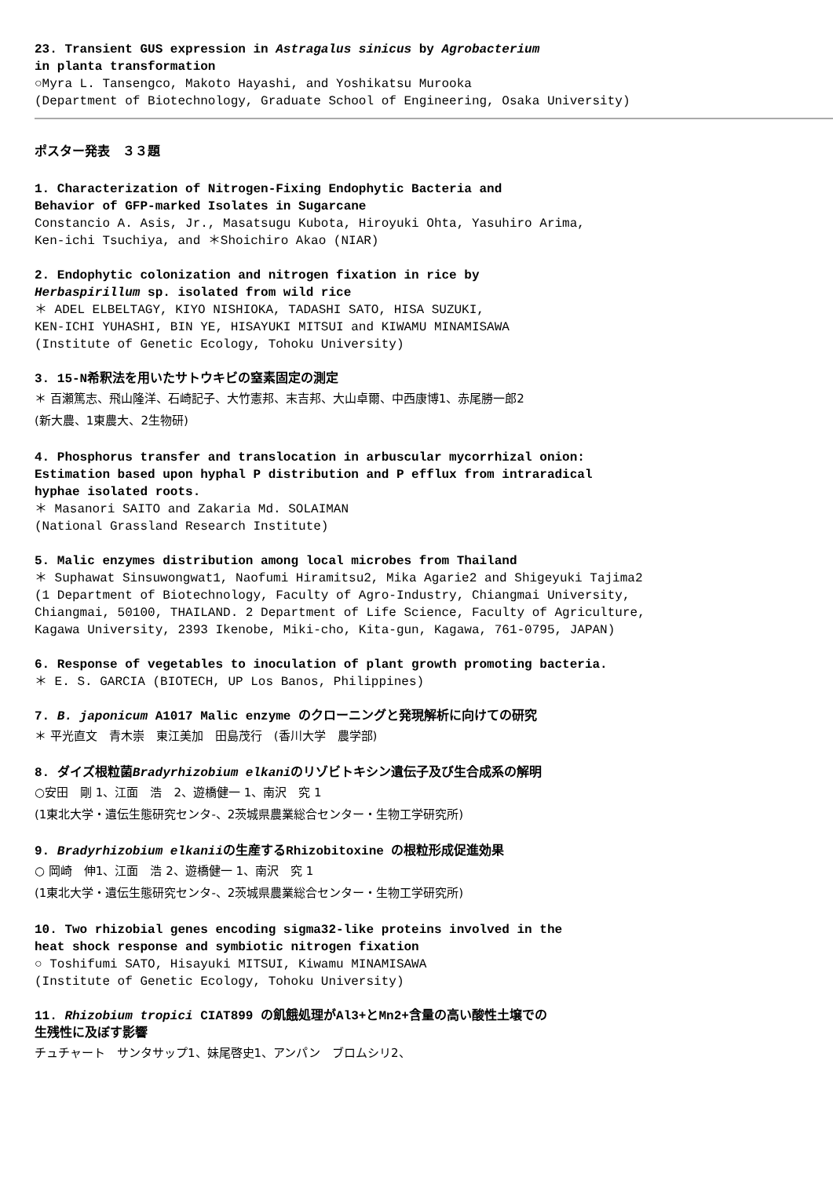23. Transient GUS expression in Astragalus sinicus by Agrobacterium
in planta transformation
○Myra L. Tansengco, Makoto Hayashi, and Yoshikatsu Murooka
(Department of Biotechnology, Graduate School of Engineering, Osaka University)
ポスター発表　３３題
1. Characterization of Nitrogen-Fixing Endophytic Bacteria and
Behavior of GFP-marked Isolates in Sugarcane
Constancio A. Asis, Jr., Masatsugu Kubota, Hiroyuki Ohta, Yasuhiro Arima,
Ken-ichi Tsuchiya, and ＊Shoichiro Akao (NIAR)
2. Endophytic colonization and nitrogen fixation in rice by
Herbaspirillum sp. isolated from wild rice
＊ ADEL ELBELTAGY, KIYO NISHIOKA, TADASHI SATO, HISA SUZUKI,
KEN-ICHI YUHASHI, BIN YE, HISAYUKI MITSUI and KIWAMU MINAMISAWA
(Institute of Genetic Ecology, Tohoku University)
3. 15-N希釈法を用いたサトウキビの窒素固定の測定
＊ 百瀬篤志、飛山隆洋、石崎記子、大竹憲邦、末吉邦、大山卓爾、中西康博1、赤尾勝一郎2
(新大農、1東農大、2生物研)
4. Phosphorus transfer and translocation in arbuscular mycorrhizal onion:
Estimation based upon hyphal P distribution and P efflux from intraradical
hyphae isolated roots.
＊ Masanori SAITO and Zakaria Md. SOLAIMAN
(National Grassland Research Institute)
5. Malic enzymes distribution among local microbes from Thailand
＊ Suphawat Sinsuwongwat1, Naofumi Hiramitsu2, Mika Agarie2 and Shigeyuki Tajima2
(1 Department of Biotechnology, Faculty of Agro-Industry, Chiangmai University,
Chiangmai, 50100, THAILAND. 2 Department of Life Science, Faculty of Agriculture,
Kagawa University, 2393 Ikenobe, Miki-cho, Kita-gun, Kagawa, 761-0795, JAPAN)
6. Response of vegetables to inoculation of plant growth promoting bacteria.
＊ E. S. GARCIA (BIOTECH, UP Los Banos, Philippines)
7. B. japonicum A1017 Malic enzyme のクローニングと発現解析に向けての研究
＊ 平光直文　青木崇　東江美加　田島茂行　(香川大学　農学部)
8. ダイズ根粒菌Bradyrhizobium elkaniのリゾビトキシン遺伝子及び生合成系の解明
○安田　剛 1、江面　浩　2、遊橋健一 1、南沢　究 1
(1東北大学・遺伝生態研究センタ-、2茨城県農業総合センター・生物工学研究所)
9. Bradyrhizobium elkaniiの生産するRhizobitoxine の根粒形成促進効果
○ 岡崎　伸1、江面　浩 2、遊橋健一 1、南沢　究 1
(1東北大学・遺伝生態研究センタ-、2茨城県農業総合センター・生物工学研究所)
10. Two rhizobial genes encoding sigma32-like proteins involved in the
heat shock response and symbiotic nitrogen fixation
○ Toshifumi SATO, Hisayuki MITSUI, Kiwamu MINAMISAWA
(Institute of Genetic Ecology, Tohoku University)
11. Rhizobium tropici CIAT899 の飢餓処理がAl3+とMn2+含量の高い酸性土壌での
生残性に及ぼす影響
チュチャート　サンタサップ1、妹尾啓史1、アンパン　ブロムシリ2、